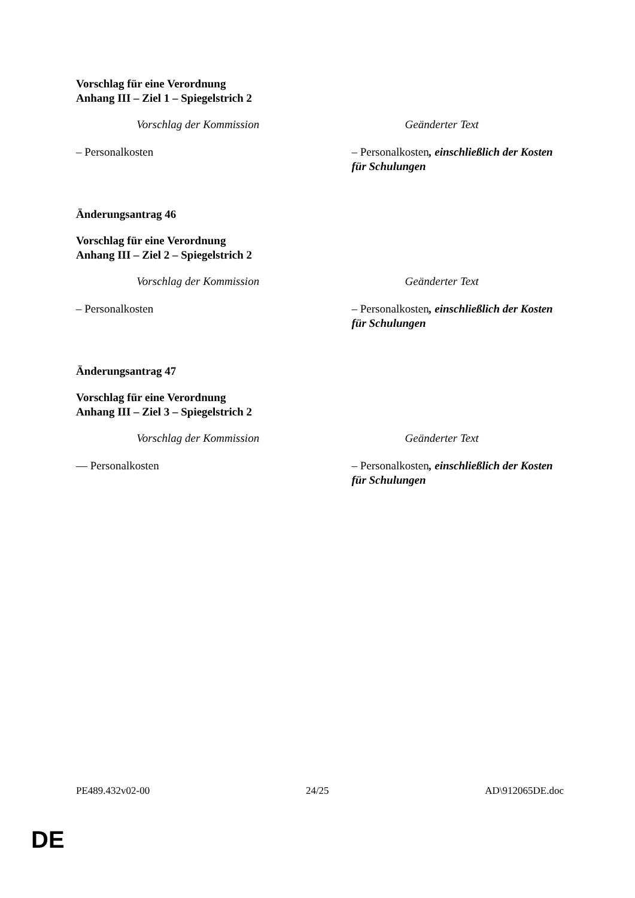Vorschlag für eine Verordnung
Anhang III – Ziel 1 – Spiegelstrich 2
| Vorschlag der Kommission | Geänderter Text |
| --- | --- |
| – Personalkosten | – Personalkosten , einschließlich der Kosten für Schulungen |
Änderungsantrag 46
Vorschlag für eine Verordnung
Anhang III – Ziel 2 – Spiegelstrich 2
| Vorschlag der Kommission | Geänderter Text |
| --- | --- |
| – Personalkosten | – Personalkosten , einschließlich der Kosten für Schulungen |
Änderungsantrag 47
Vorschlag für eine Verordnung
Anhang III – Ziel 3 – Spiegelstrich 2
| Vorschlag der Kommission | Geänderter Text |
| --- | --- |
| — Personalkosten | – Personalkosten , einschließlich der Kosten für Schulungen |
PE489.432v02-00 24/25 AD\912065DE.doc
DE